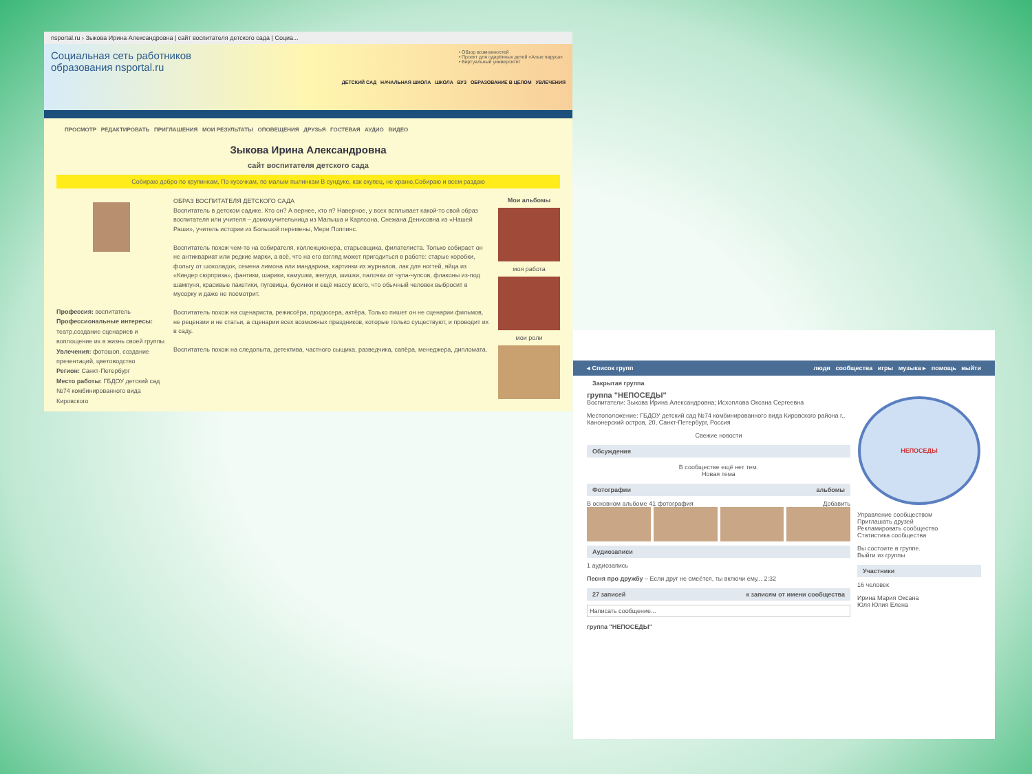nsportal.ru › Зыкова Ирина Александровна | сайт воспитателя детского сада | Социа...
Социальная сеть работников образования nsportal.ru
• Обзор возможностей
• Проект для одарённых детей «Алые паруса»
• Виртуальный университет
ДЕТСКИЙ САД НАЧАЛЬНАЯ ШКОЛА ШКОЛА ВУЗ ОБРАЗОВАНИЕ В ЦЕЛОМ УВЛЕЧЕНИЯ
ПРОСМОТР РЕДАКТИРОВАТЬ ПРИГЛАШЕНИЯ МОИ РЕЗУЛЬТАТЫ ОПОВЕЩЕНИЯ ДРУЗЬЯ ГОСТЕВАЯ АУДИО ВИДЕО
Зыкова Ирина Александровна
сайт воспитателя детского сада
Собираю добро по крупинкам, По кусочкам, по малым пылинкам В сундуке, как скупец, не храню,Собираю и всем раздаю
Профессия: воспитатель
Профессиональные интересы: театр,создание сценариев и воплощение их в жизнь своей группы
Увлечения: фотошоп, создание презентаций, цветоводство
Регион: Санкт-Петербург
Место работы: ГБДОУ детский сад №74 комбинированного вида Кировского
ОБРАЗ ВОСПИТАТЕЛЯ ДЕТСКОГО САДА
Воспитатель в детском садике. Кто он? А вернее, кто я? Наверное, у всех всплывает какой-то свой образ воспитателя или учителя – домомучительница из Малыша и Карлсона, Снежана Денисовна из «Нашей Раши», учитель истории из Большой перемены, Мери Поппинс.
Воспитатель похож чем-то на собирателя, коллекционера, старьевщика, филателиста. Только собирает он не антиквариат или редкие марки, а всё, что на его взгляд может пригодиться в работе: старые коробки, фольгу от шоколадок, семена лимона или мандарина, картинки из журналов, лак для ногтей, яйца из «Киндер сюрприза», фантики, шарики, камушки, желуди, шишки, палочки от чупа-чупсов, флаконы из-под шампуня, красивые пакетики, пуговицы, бусинки и ещё массу всего, что обычный человек выбросит в мусорку и даже не посмотрит.
Воспитатель похож на сценариста, режиссёра, продюсера, актёра. Только пишет он не сценарии фильмов, не рецензии и не статьи, а сценарии всех возможных праздников, которые только существуют, и проводит их в саду.
Воспитатель похож на следопыта, детектива, частного сыщика, разведчика, сапёра, менеджера, дипломата.
Мои альбомы
моя работа
мои роли
◂ Список групп люди сообщества игры музыка ▸ помощь выйти
Закрытая группа
группа "НЕПОСЕДЫ"
Воспитатели: Зыкова Ирина Александровна; Исхоплова Оксана Сергеевна
Местоположение: ГБДОУ детский сад №74 комбинированного вида Кировского района г., Канонерский остров, 20, Санкт-Петербург, Россия
Свежие новости
Обсуждения
В сообществе ещё нет тем.
Новая тема
Фотографии альбомы
В основном альбоме 41 фотография Добавить
Аудиозаписи
1 аудиозапись
Песня про дружбу – Если друг не смеётся, ты включи ему... 2:32
27 записей к записям от имени сообщества
Написать сообщение...
группа "НЕПОСЕДЫ"
НЕПОСЕДЫ
Управление сообществом
Приглашать друзей
Рекламировать сообщество
Статистика сообщества
Вы состоите в группе.
Выйти из группы
Участники
16 человек
Ирина Мария Оксана
Юля Юлия Елена